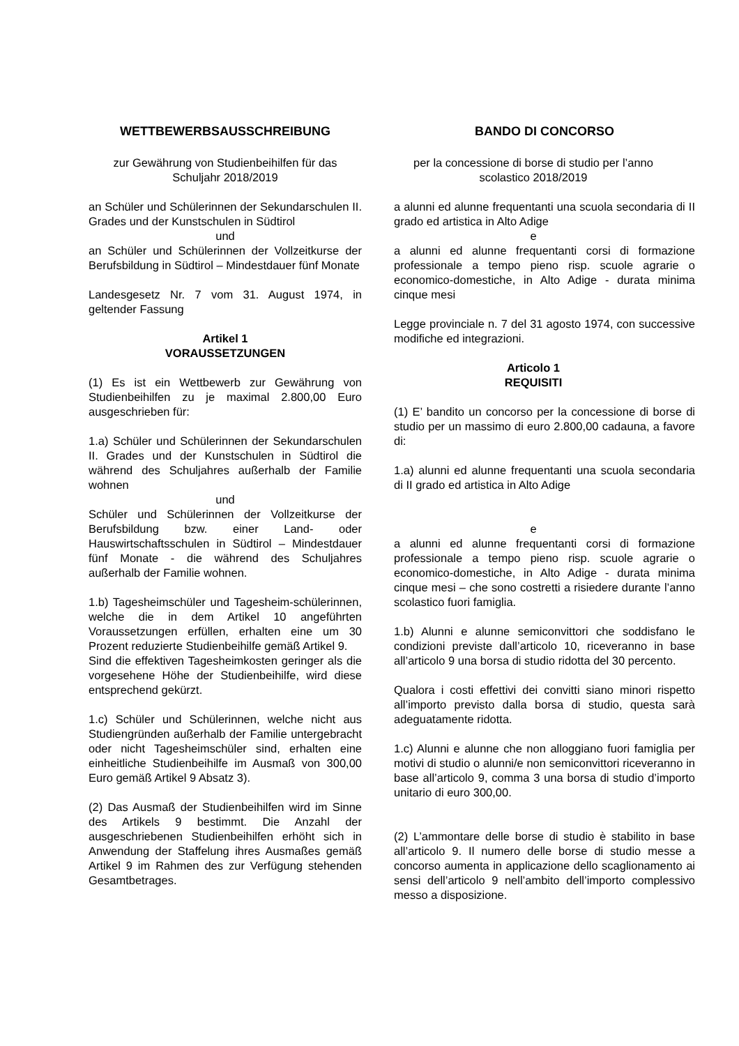WETTBEWERBSAUSSCHREIBUNG
zur Gewährung von Studienbeihilfen für das Schuljahr 2018/2019
an Schüler und Schülerinnen der Sekundarschulen II. Grades und der Kunstschulen in Südtirol
und
an Schüler und Schülerinnen der Vollzeitkurse der Berufsbildung in Südtirol – Mindestdauer fünf Monate
Landesgesetz Nr. 7 vom 31. August 1974, in geltender Fassung
Artikel 1
VORAUSSETZUNGEN
(1) Es ist ein Wettbewerb zur Gewährung von Studienbeihilfen zu je maximal 2.800,00 Euro ausgeschrieben für:
1.a) Schüler und Schülerinnen der Sekundarschulen II. Grades und der Kunstschulen in Südtirol die während des Schuljahres außerhalb der Familie wohnen
und
Schüler und Schülerinnen der Vollzeitkurse der Berufsbildung bzw. einer Land- oder Hauswirtschaftsschulen in Südtirol – Mindestdauer fünf Monate - die während des Schuljahres außerhalb der Familie wohnen.
1.b) Tagesheimschüler und Tagesheim-schülerinnen, welche die in dem Artikel 10 angeführten Voraussetzungen erfüllen, erhalten eine um 30 Prozent reduzierte Studienbeihilfe gemäß Artikel 9.
Sind die effektiven Tagesheimkosten geringer als die vorgesehene Höhe der Studienbeihilfe, wird diese entsprechend gekürzt.
1.c) Schüler und Schülerinnen, welche nicht aus Studiengründen außerhalb der Familie untergebracht oder nicht Tagesheimschüler sind, erhalten eine einheitliche Studienbeihilfe im Ausmaß von 300,00 Euro gemäß Artikel 9 Absatz 3).
(2) Das Ausmaß der Studienbeihilfen wird im Sinne des Artikels 9 bestimmt. Die Anzahl der ausgeschriebenen Studienbeihilfen erhöht sich in Anwendung der Staffelung ihres Ausmaßes gemäß Artikel 9 im Rahmen des zur Verfügung stehenden Gesamtbetrages.
BANDO DI CONCORSO
per la concessione di borse di studio per l’anno scolastico 2018/2019
a alunni ed alunne frequentanti una scuola secondaria di II grado ed artistica in Alto Adige
e
a alunni ed alunne frequentanti corsi di formazione professionale a tempo pieno risp. scuole agrarie o economico-domestiche, in Alto Adige - durata minima cinque mesi
Legge provinciale n. 7 del 31 agosto 1974, con successive modifiche ed integrazioni.
Articolo 1
REQUISITI
(1) E’ bandito un concorso per la concessione di borse di studio per un massimo di euro 2.800,00 cadauna, a favore di:
1.a) alunni ed alunne frequentanti una scuola secondaria di II grado ed artistica in Alto Adige
e
a alunni ed alunne frequentanti corsi di formazione professionale a tempo pieno risp. scuole agrarie o economico-domestiche, in Alto Adige - durata minima cinque mesi – che sono costretti a risiedere durante l’anno scolastico fuori famiglia.
1.b) Alunni e alunne semiconvittori che soddisfano le condizioni previste dall’articolo 10, riceveranno in base all’articolo 9 una borsa di studio ridotta del 30 percento.
Qualora i costi effettivi dei convitti siano minori rispetto all’importo previsto dalla borsa di studio, questa sarà adeguatamente ridotta.
1.c) Alunni e alunne che non alloggiano fuori famiglia per motivi di studio o alunni/e non semiconvittori riceveranno in base all’articolo 9, comma 3 una borsa di studio d’importo unitario di euro 300,00.
(2) L’ammontare delle borse di studio è stabilito in base all’articolo 9. Il numero delle borse di studio messe a concorso aumenta in applicazione dello scaglionamento ai sensi dell’articolo 9 nell’ambito dell’importo complessivo messo a disposizione.